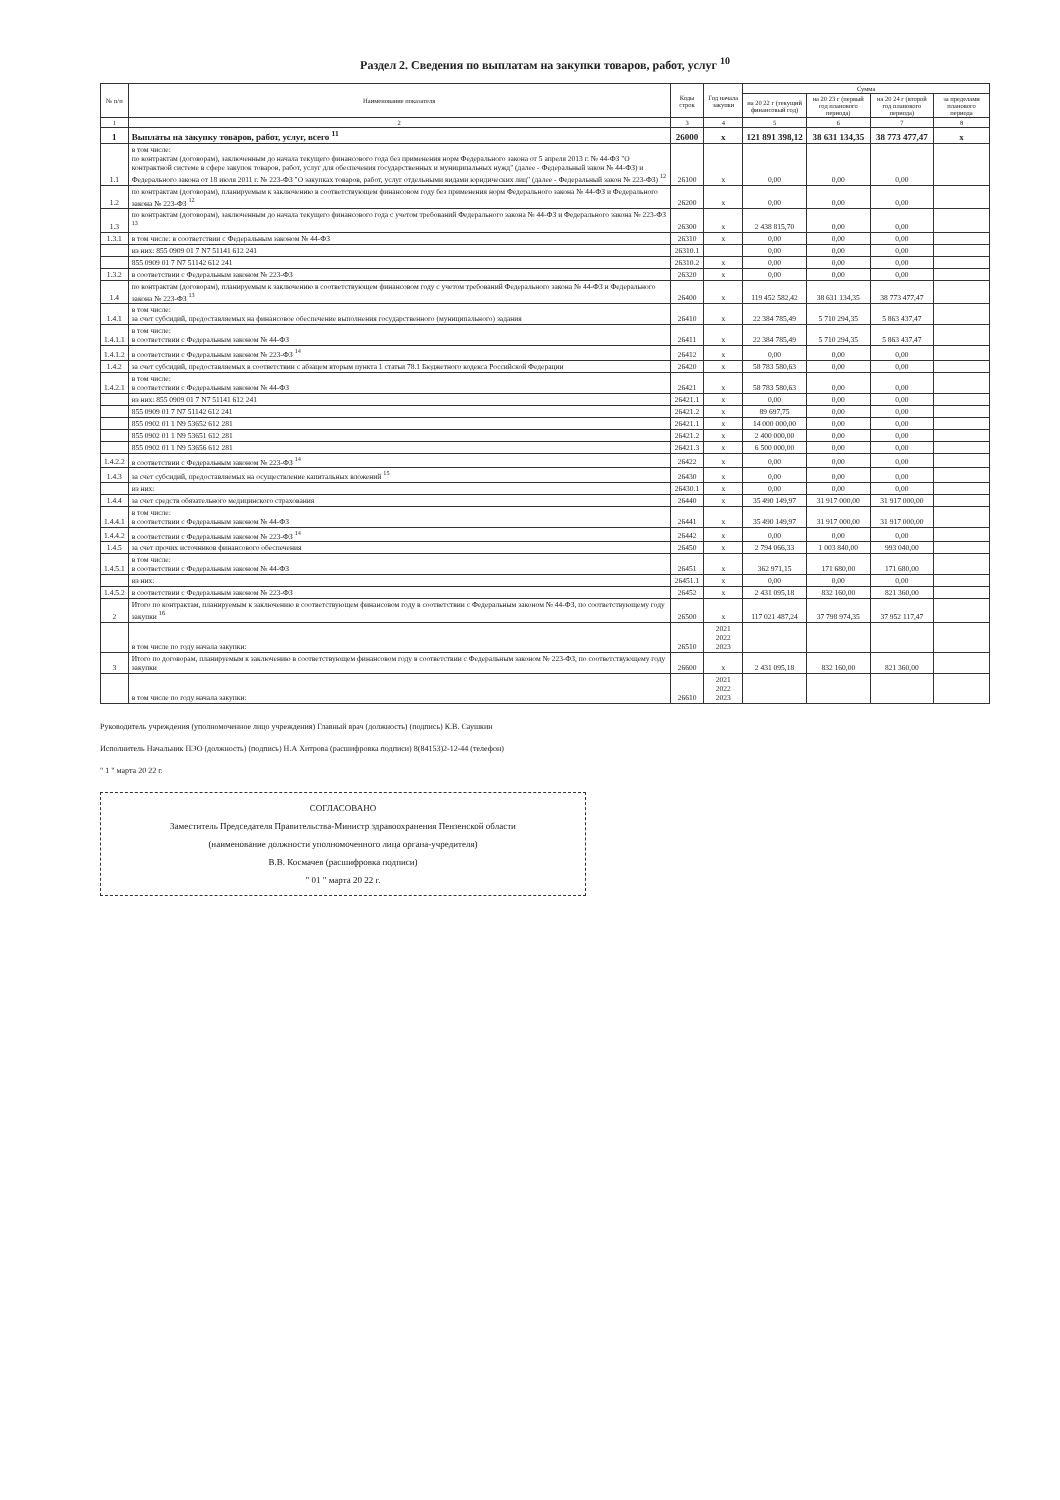Раздел 2. Сведения по выплатам на закупки товаров, работ, услуг <sup>10</sup>
| № п/п | Наименование показателя | Коды строк | Год начала закупки | Сумма | | | |
| --- | --- | --- | --- | --- | --- | --- | --- |
| | | | | на 20 22 г (текущий финансовый год) | на 20 23 г (первый год планового периода) | на 20 24 г (второй год планового периода) | за пределами планового периода |
| 1 | 2 | 3 | 4 | 5 | 6 | 7 | 8 |
| 1 | Выплаты на закупку товаров, работ, услуг, всего <sup>11</sup> | 26000 | x | 121 891 398,12 | 38 631 134,35 | 38 773 477,47 | x |
| 1.1 | в том числе: по контрактам (договорам), заключенным до начала текущего финансового года без применения норм Федерального закона от 5 апреля 2013 г. № 44-ФЗ "О контрактной системе в сфере закупок товаров, работ, услуг для обеспечения государственных и муниципальных нужд" (далее - Федеральный закон № 44-ФЗ) и Федерального закона от 18 июля 2011 г. № 223-ФЗ "О закупках товаров, работ, услуг отдельными видами юридических лиц" (далее - Федеральный закон № 223-ФЗ) <sup>12</sup> | 26100 | x | 0,00 | 0,00 | 0,00 | |
| 1.2 | по контрактам (договорам), планируемым к заключению в соответствующем финансовом году без применения норм Федерального закона № 44-ФЗ и Федерального закона № 223-ФЗ <sup>12</sup> | 26200 | x | 0,00 | 0,00 | 0,00 | |
| 1.3 | по контрактам (договорам), заключенным до начала текущего финансового года с учетом требований Федерального закона № 44-ФЗ и Федерального закона № 223-ФЗ <sup>13</sup> | 26300 | x | 2 438 815,70 | 0,00 | 0,00 | |
| 1.3.1 | в том числе: в соответствии с Федеральным законом № 44-ФЗ | 26310 | x | 0,00 | 0,00 | 0,00 | |
| | из них: 855 0909 01 7 N7 51141 612 241 | 26310.1 | | 0,00 | 0,00 | 0,00 | |
| | 855 0909 01 7 N7 51142 612 241 | 26310.2 | x | 0,00 | 0,00 | 0,00 | |
| 1.3.2 | в соответствии с Федеральным законом № 223-ФЗ | 26320 | x | 0,00 | 0,00 | 0,00 | |
| 1.4 | по контрактам (договорам), планируемым к заключению в соответствующем финансовом году с учетом требований Федерального закона № 44-ФЗ и Федерального закона № 223-ФЗ <sup>13</sup> | 26400 | x | 119 452 582,42 | 38 631 134,35 | 38 773 477,47 | |
| 1.4.1 | в том числе: за счет субсидий, предоставляемых на финансовое обеспечение выполнения государственного (муниципального) задания | 26410 | x | 22 384 785,49 | 5 710 294,35 | 5 863 437,47 | |
| 1.4.1.1 | в том числе: в соответствии с Федеральным законом № 44-ФЗ | 26411 | x | 22 384 785,49 | 5 710 294,35 | 5 863 437,47 | |
| 1.4.1.2 | в соответствии с Федеральным законом № 223-ФЗ <sup>14</sup> | 26412 | x | 0,00 | 0,00 | 0,00 | |
| 1.4.2 | за счет субсидий, предоставляемых в соответствии с абзацем вторым пункта 1 статьи 78.1 Бюджетного кодекса Российской Федерации | 26420 | x | 58 783 580,63 | 0,00 | 0,00 | |
| 1.4.2.1 | в том числе: в соответствии с Федеральным законом № 44-ФЗ | 26421 | x | 58 783 580,63 | 0,00 | 0,00 | |
| | из них: 855 0909 01 7 N7 51141 612 241 | 26421.1 | x | 0,00 | 0,00 | 0,00 | |
| | 855 0909 01 7 N7 51142 612 241 | 26421.2 | x | 89 697,75 | 0,00 | 0,00 | |
| | 855 0902 01 1 N9 53652 612 281 | 26421.1 | x | 14 000 000,00 | 0,00 | 0,00 | |
| | 855 0902 01 1 N9 53651 612 281 | 26421.2 | x | 2 400 000,00 | 0,00 | 0,00 | |
| | 855 0902 01 1 N9 53656 612 281 | 26421.3 | x | 6 500 000,00 | 0,00 | 0,00 | |
| 1.4.2.2 | в соответствии с Федеральным законом № 223-ФЗ <sup>14</sup> | 26422 | x | 0,00 | 0,00 | 0,00 | |
| 1.4.3 | за счет субсидий, предоставляемых на осуществление капитальных вложений <sup>15</sup> | 26430 | x | 0,00 | 0,00 | 0,00 | |
| | из них: | 26430.1 | x | 0,00 | 0,00 | 0,00 | |
| 1.4.4 | за счет средств обязательного медицинского страхования | 26440 | x | 35 490 149,97 | 31 917 000,00 | 31 917 000,00 | |
| 1.4.4.1 | в том числе: в соответствии с Федеральным законом № 44-ФЗ | 26441 | x | 35 490 149,97 | 31 917 000,00 | 31 917 000,00 | |
| 1.4.4.2 | в соответствии с Федеральным законом № 223-ФЗ <sup>14</sup> | 26442 | x | 0,00 | 0,00 | 0,00 | |
| 1.4.5 | за счет прочих источников финансового обеспечения | 26450 | x | 2 794 066,33 | 1 003 840,00 | 993 040,00 | |
| 1.4.5.1 | в том числе: в соответствии с Федеральным законом № 44-ФЗ | 26451 | x | 362 971,15 | 171 680,00 | 171 680,00 | |
| | из них: | 26451.1 | x | 0,00 | 0,00 | 0,00 | |
| 1.4.5.2 | в соответствии с Федеральным законом № 223-ФЗ | 26452 | x | 2 431 095,18 | 832 160,00 | 821 360,00 | |
| 2 | Итого по контрактам, планируемым к заключению в соответствующем финансовом году в соответствии с Федеральным законом № 44-ФЗ, по соответствующему году закупки <sup>16</sup> | 26500 | x | 117 021 487,24 | 37 798 974,35 | 37 952 117,47 | |
| | в том числе по году начала закупки: | 26510 | 2021 2022 2023 | | | | |
| 3 | Итого по договорам, планируемым к заключению в соответствующем финансовом году в соответствии с Федеральным законом № 223-ФЗ, по соответствующему году закупки | 26600 | x | 2 431 095,18 | 832 160,00 | 821 360,00 | |
| | в том числе по году начала закупки: | 26610 | 2021 2022 2023 | | | | |
Руководитель учреждения (уполномоченное лицо учреждения) Главный врач (должность) (подпись) К.В. Саушкин
Исполнитель Начальник ПЭО (должность) (подпись) Н.А Хитрова (расшифровка подписи) 8(84153)2-12-44 (телефон)
" 1 " марта 20 22 г.
СОГЛАСОВАНО
Заместитель Председателя Правительства-Министр здравоохранения Пензенской области
(наименование должности уполномоченного лица органа-учредителя)
В.В. Космачев (расшифровка подписи)
" 01 " марта 20 22 г.